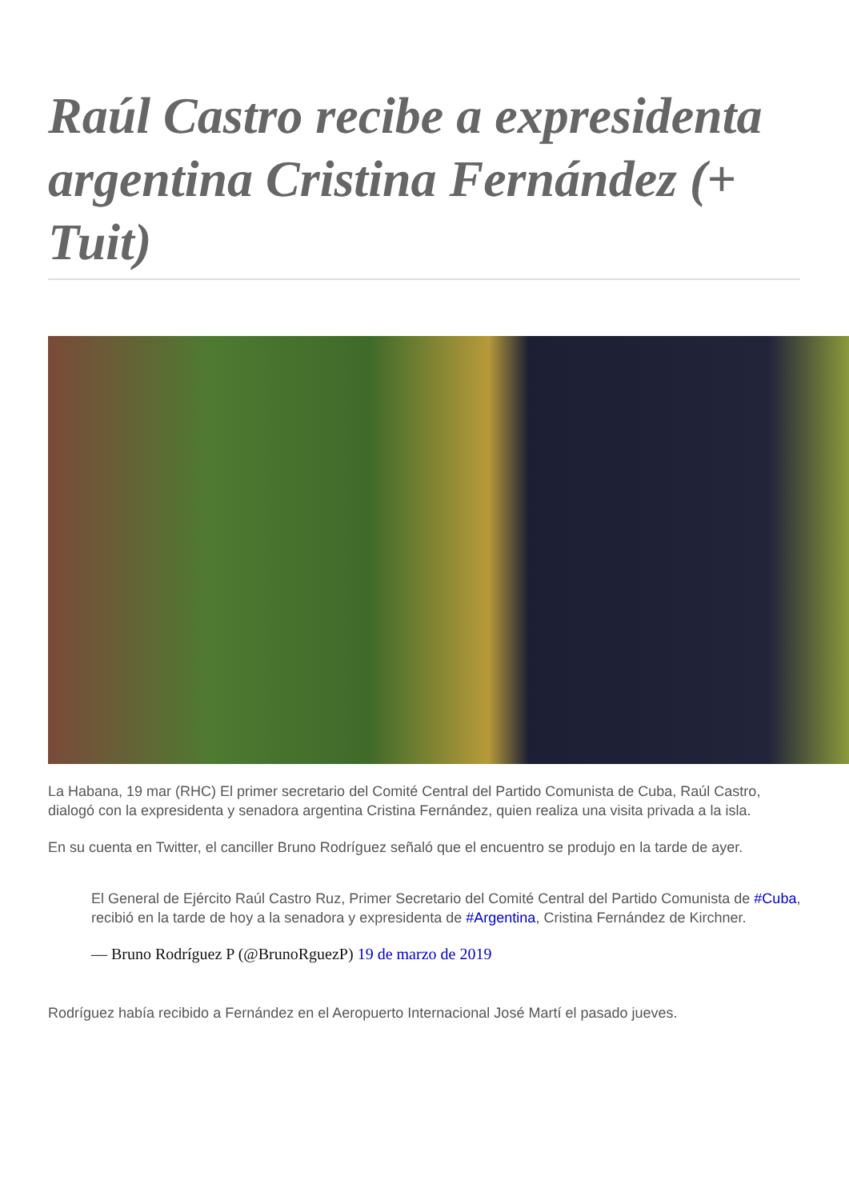Raúl Castro recibe a expresidenta argentina Cristina Fernández (+ Tuit)
La Habana, 19 mar (RHC) El primer secretario del Comité Central del Partido Comunista de Cuba, Raúl Castro, dialogó con la expresidenta y senadora argentina Cristina Fernández, quien realiza una visita privada a la isla.
En su cuenta en Twitter, el canciller Bruno Rodríguez señaló que el encuentro se produjo en la tarde de ayer.
El General de Ejército Raúl Castro Ruz, Primer Secretario del Comité Central del Partido Comunista de #Cuba, recibió en la tarde de hoy a la senadora y expresidenta de #Argentina, Cristina Fernández de Kirchner.
— Bruno Rodríguez P (@BrunoRguezP) 19 de marzo de 2019
Rodríguez había recibido a Fernández en el Aeropuerto Internacional José Martí el pasado jueves.